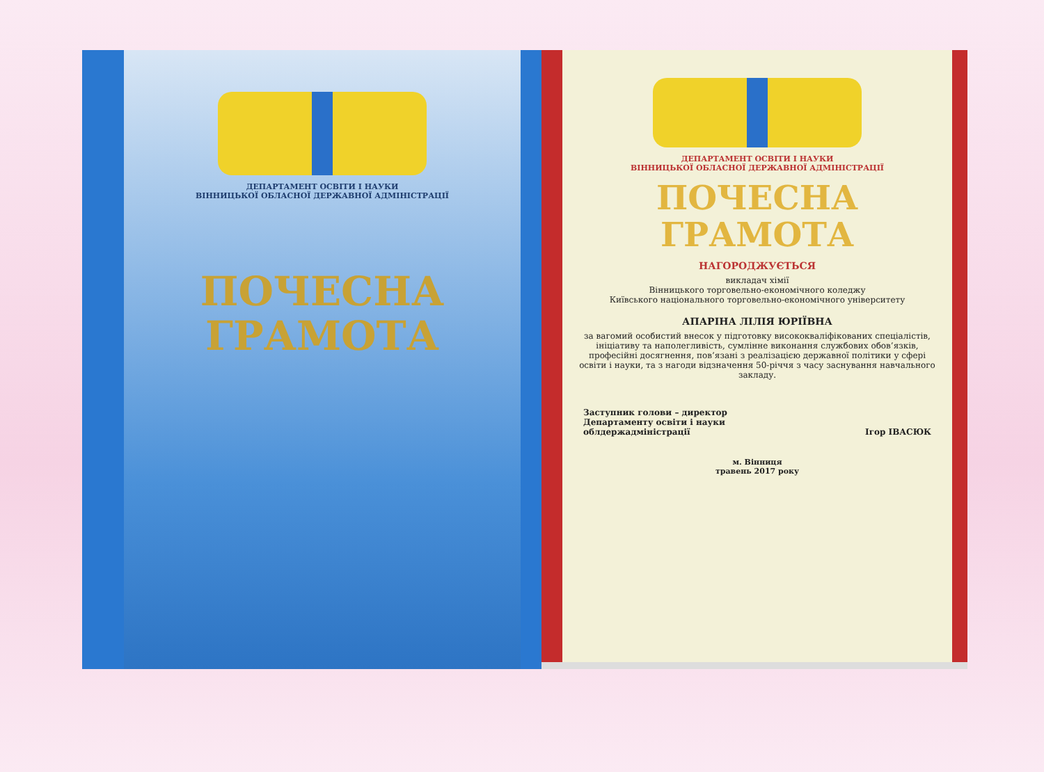ДЕПАРТАМЕНТ ОСВІТИ І НАУКИ
ВІННИЦЬКОЇ ОБЛАСНОЇ ДЕРЖАВНОЇ АДМІНІСТРАЦІЇ
ПОЧЕСНА
ГРАМОТА
ДЕПАРТАМЕНТ ОСВІТИ І НАУКИ
ВІННИЦЬКОЇ ОБЛАСНОЇ ДЕРЖАВНОЇ АДМІНІСТРАЦІЇ
ПОЧЕСНА
ГРАМОТА
НАГОРОДЖУЄТЬСЯ
викладач хімії
Вінницького торговельно-економічного коледжу
Київського національного торговельно-економічного університету
АПАРІНА ЛІЛІЯ ЮРІЇВНА
за вагомий особистий внесок у підготовку висококваліфікованих спеціалістів, ініціативу та наполегливість, сумлінне виконання службових обов’язків, професійні досягнення, пов’язані з реалізацією державної політики у сфері освіти і науки, та з нагоди відзначення 50-річчя з часу заснування навчального закладу.
Заступник голови – директор
Департаменту освіти і науки
облдержадміністрації
Ігор ІВАСЮК
м. Вінниця
травень 2017 року